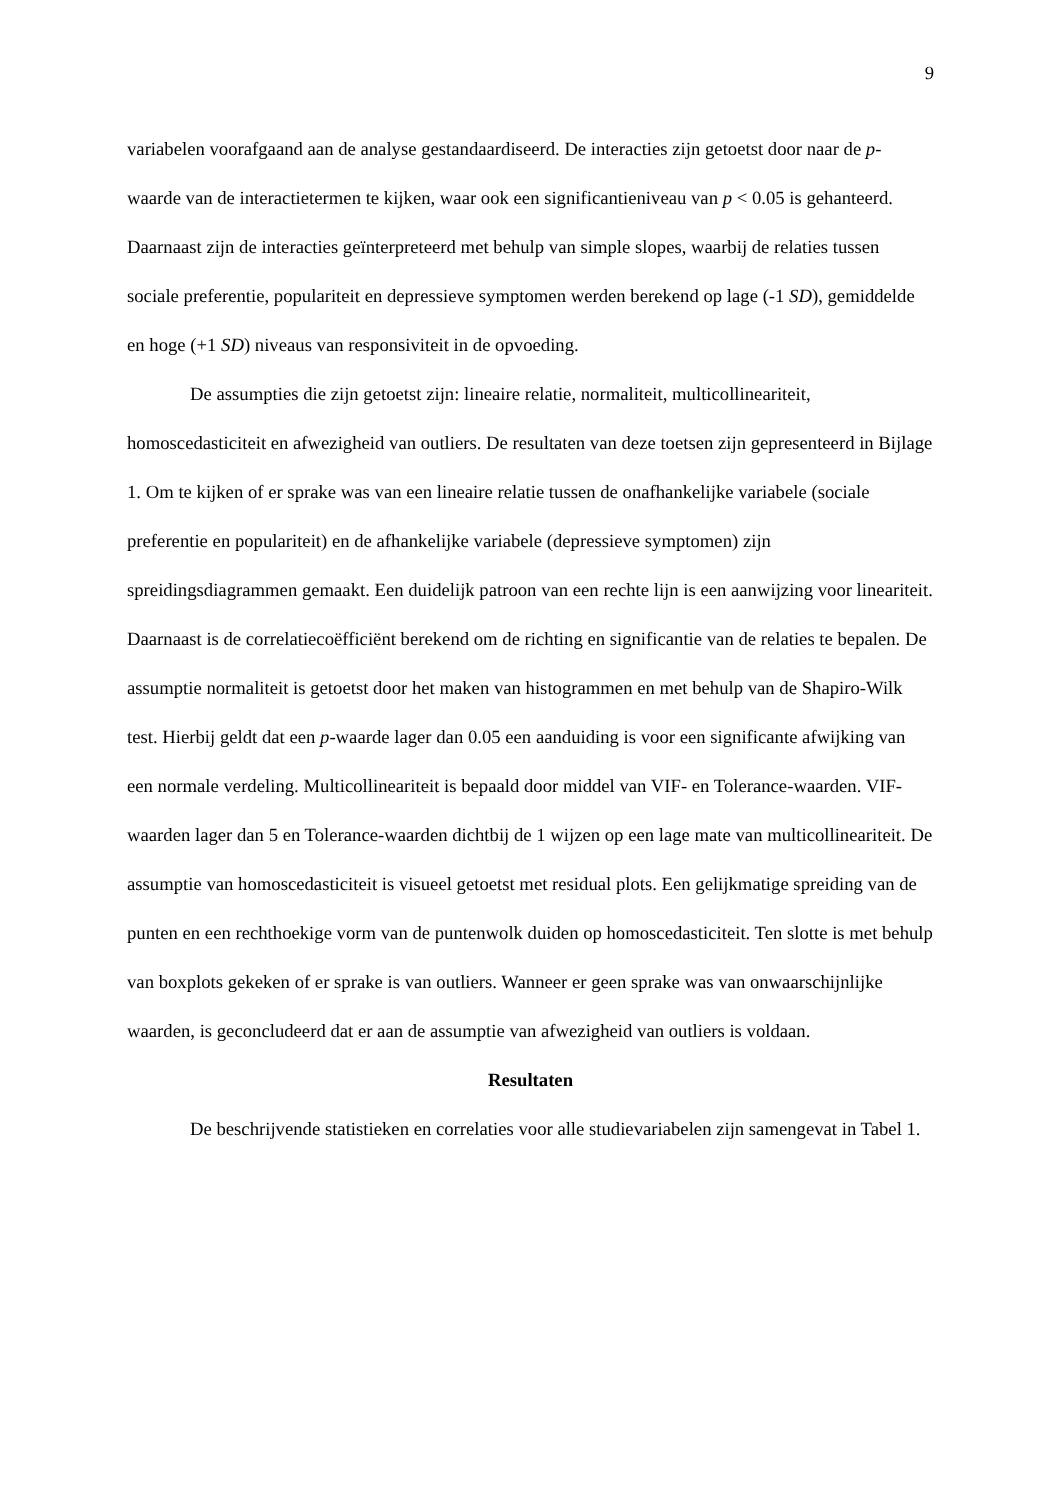9
variabelen voorafgaand aan de analyse gestandaardiseerd. De interacties zijn getoetst door naar de p-waarde van de interactietermen te kijken, waar ook een significantieniveau van p < 0.05 is gehanteerd. Daarnaast zijn de interacties geïnterpreteerd met behulp van simple slopes, waarbij de relaties tussen sociale preferentie, populariteit en depressieve symptomen werden berekend op lage (-1 SD), gemiddelde en hoge (+1 SD) niveaus van responsiviteit in de opvoeding.
De assumpties die zijn getoetst zijn: lineaire relatie, normaliteit, multicollineariteit, homoscedasticiteit en afwezigheid van outliers. De resultaten van deze toetsen zijn gepresenteerd in Bijlage 1. Om te kijken of er sprake was van een lineaire relatie tussen de onafhankelijke variabele (sociale preferentie en populariteit) en de afhankelijke variabele (depressieve symptomen) zijn spreidingsdiagrammen gemaakt. Een duidelijk patroon van een rechte lijn is een aanwijzing voor lineariteit. Daarnaast is de correlatiecoëfficiënt berekend om de richting en significantie van de relaties te bepalen. De assumptie normaliteit is getoetst door het maken van histogrammen en met behulp van de Shapiro-Wilk test. Hierbij geldt dat een p-waarde lager dan 0.05 een aanduiding is voor een significante afwijking van een normale verdeling. Multicollineariteit is bepaald door middel van VIF- en Tolerance-waarden. VIF-waarden lager dan 5 en Tolerance-waarden dichtbij de 1 wijzen op een lage mate van multicollineariteit. De assumptie van homoscedasticiteit is visueel getoetst met residual plots. Een gelijkmatige spreiding van de punten en een rechthoekige vorm van de puntenwolk duiden op homoscedasticiteit. Ten slotte is met behulp van boxplots gekeken of er sprake is van outliers. Wanneer er geen sprake was van onwaarschijnlijke waarden, is geconcludeerd dat er aan de assumptie van afwezigheid van outliers is voldaan.
Resultaten
De beschrijvende statistieken en correlaties voor alle studievariabelen zijn samengevat in Tabel 1.